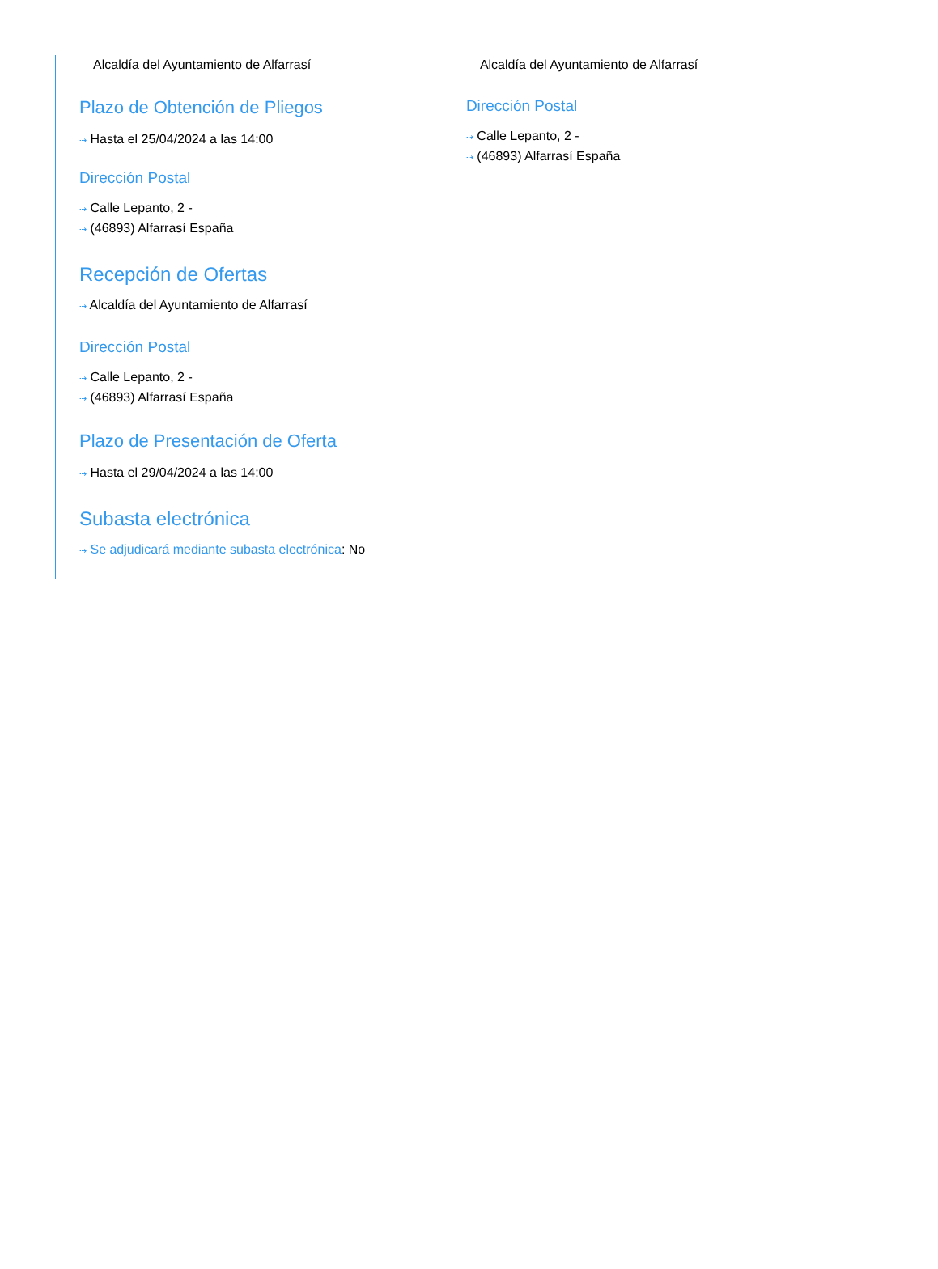Alcaldía del Ayuntamiento de Alfarrasí
Plazo de Obtención de Pliegos
⇢ Hasta el 25/04/2024 a las 14:00
Dirección Postal
⇢ Calle Lepanto, 2 -
⇢ (46893) Alfarrasí España
Recepción de Ofertas
⇢ Alcaldía del Ayuntamiento de Alfarrasí
Dirección Postal
⇢ Calle Lepanto, 2 -
⇢ (46893) Alfarrasí España
Plazo de Presentación de Oferta
⇢ Hasta el 29/04/2024 a las 14:00
Subasta electrónica
⇢ Se adjudicará mediante subasta electrónica: No
Alcaldía del Ayuntamiento de Alfarrasí
Dirección Postal
⇢ Calle Lepanto, 2 -
⇢ (46893) Alfarrasí España